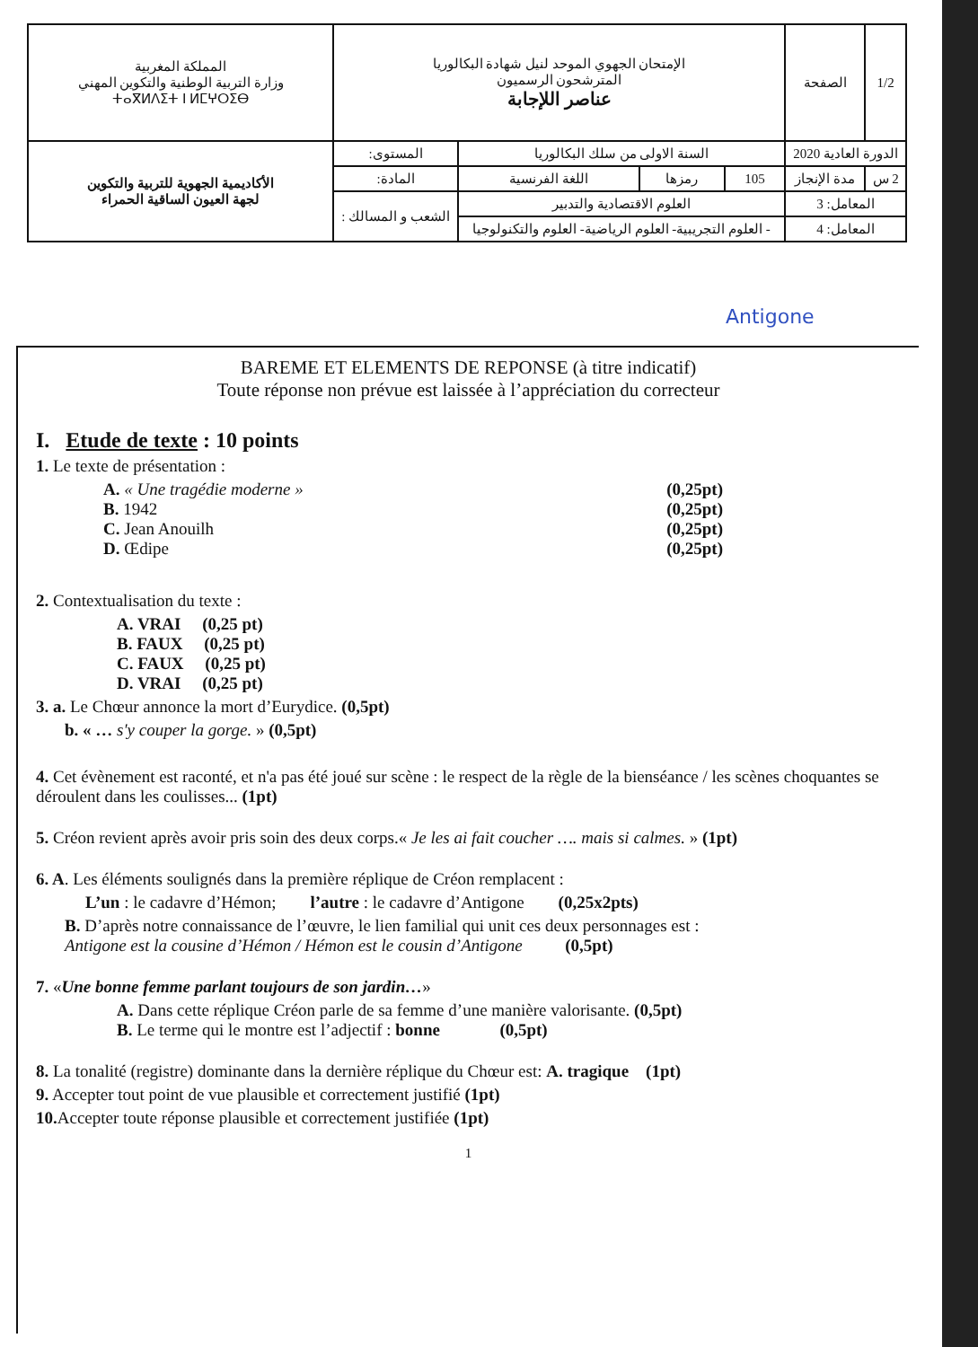| المملكة المغربية وزارة التربية الوطنية والتكوين المهني ⵜⴰⴳⵍⴷⵉⵜ ⵏ ⵍⵎⵖⵔⵉⴱ | الإمتحان الجهوي الموحد لنيل شهادة البكالوريا المترشحون الرسميون عناصر اللإجابة | | | | الصفحة | 1/2 |
| الأكاديمية الجهوية للتربية والتكوين لجهة العيون الساقية الحمراء | المستوى: | السنة الاولى من سلك البكالوريا | | | الدورة العادية 2020 | |
| | المادة: | اللغة الفرنسية | رمزها | 105 | مدة الإنجاز | 2 س |
| | الشعب و المسالك : | العلوم الاقتصادية والتدبير | | | المعامل: 3 | |
| | | - العلوم التجريبية- العلوم الرياضية- العلوم والتكنولوجيا | | | المعامل: 4 | |
Antigone
BAREME ET ELEMENTS DE REPONSE (à titre indicatif)
Toute réponse non prévue est laissée à l’appréciation du correcteur
I. Etude de texte : 10 points
1. Le texte de présentation :
A. « Une tragédie moderne » (0,25pt)
B. 1942 (0,25pt)
C. Jean Anouilh (0,25pt)
D. Œdipe (0,25pt)
2. Contextualisation du texte :
A. VRAI (0,25 pt)
B. FAUX (0,25 pt)
C. FAUX (0,25 pt)
D. VRAI (0,25 pt)
3. a. Le Chœur annonce la mort d’Eurydice. (0,5pt)
b. « … s'y couper la gorge. » (0,5pt)
4. Cet évènement est raconté, et n'a pas été joué sur scène : le respect de la règle de la bienséance / les scènes choquantes se déroulent dans les coulisses... (1pt)
5. Créon revient après avoir pris soin des deux corps.« Je les ai fait coucher …. mais si calmes. » (1pt)
6. A. Les éléments soulignés dans la première réplique de Créon remplacent :
L’un : le cadavre d’Hémon; l’autre : le cadavre d’Antigone (0,25x2pts)
B. D’après notre connaissance de l’œuvre, le lien familial qui unit ces deux personnages est :
Antigone est la cousine d’Hémon / Hémon est le cousin d’Antigone (0,5pt)
7. «Une bonne femme parlant toujours de son jardin…»
A. Dans cette réplique Créon parle de sa femme d’une manière valorisante. (0,5pt)
B. Le terme qui le montre est l’adjectif : bonne (0,5pt)
8. La tonalité (registre) dominante dans la dernière réplique du Chœur est: A. tragique (1pt)
9. Accepter tout point de vue plausible et correctement justifié (1pt)
10. Accepter toute réponse plausible et correctement justifiée (1pt)
1